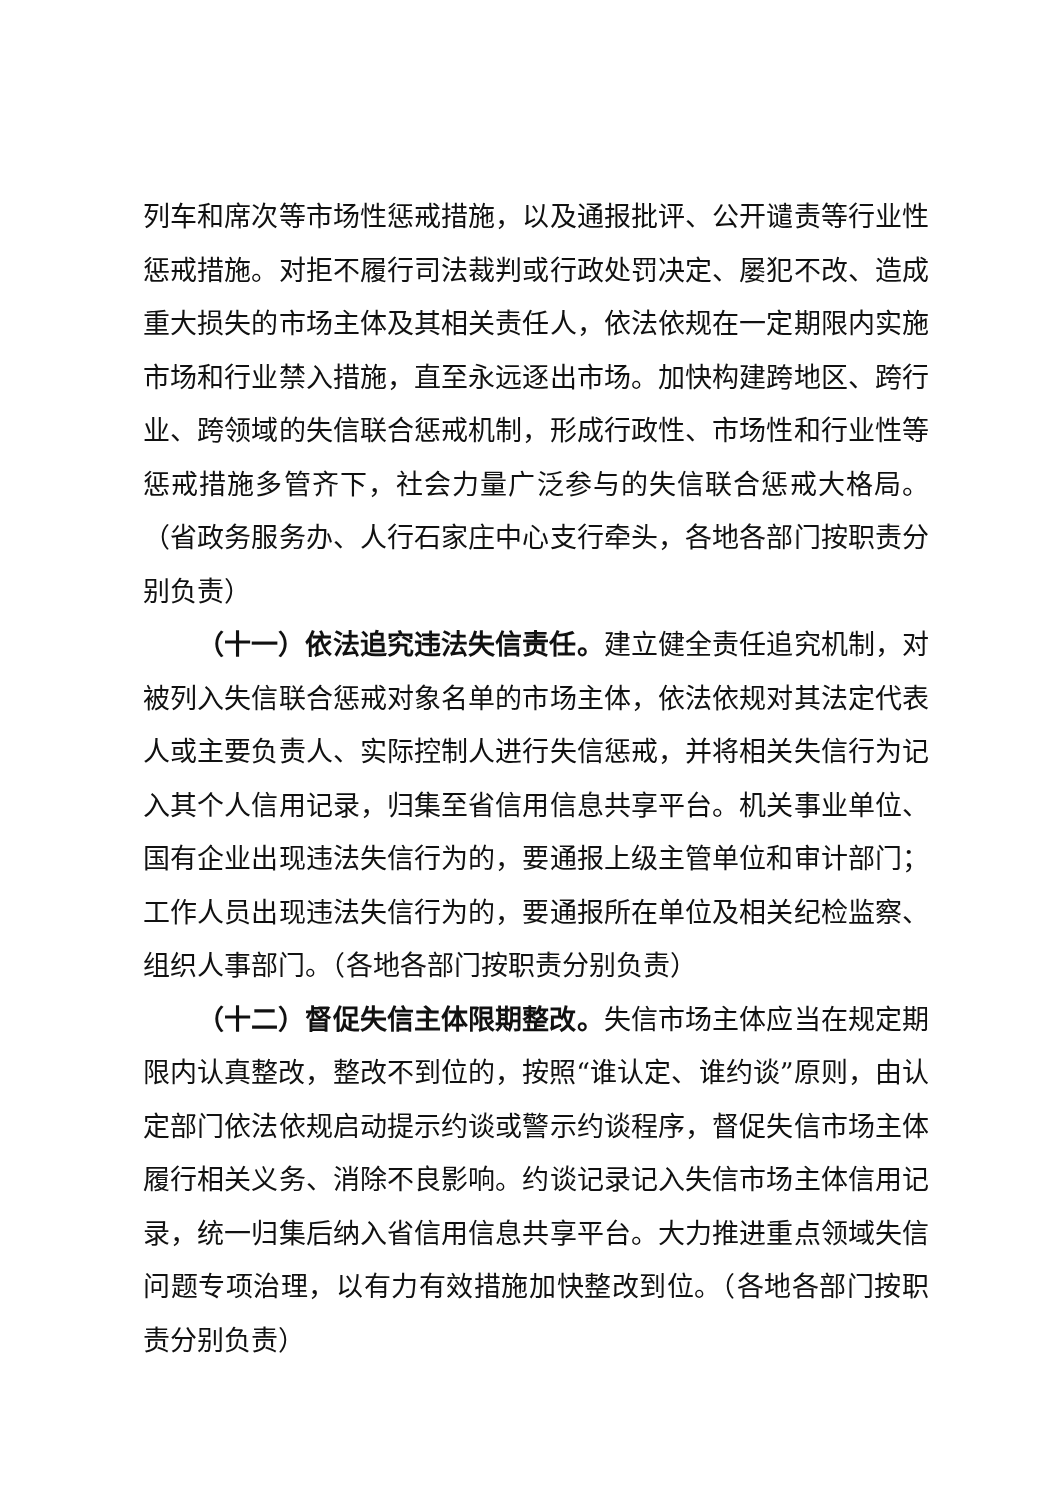列车和席次等市场性惩戒措施，以及通报批评、公开谴责等行业性惩戒措施。对拒不履行司法裁判或行政处罚决定、屡犯不改、造成重大损失的市场主体及其相关责任人，依法依规在一定期限内实施市场和行业禁入措施，直至永远逐出市场。加快构建跨地区、跨行业、跨领域的失信联合惩戒机制，形成行政性、市场性和行业性等惩戒措施多管齐下，社会力量广泛参与的失信联合惩戒大格局。（省政务服务办、人行石家庄中心支行牵头，各地各部门按职责分别负责）
（十一）依法追究违法失信责任。建立健全责任追究机制，对被列入失信联合惩戒对象名单的市场主体，依法依规对其法定代表人或主要负责人、实际控制人进行失信惩戒，并将相关失信行为记入其个人信用记录，归集至省信用信息共享平台。机关事业单位、国有企业出现违法失信行为的，要通报上级主管单位和审计部门；工作人员出现违法失信行为的，要通报所在单位及相关纪检监察、组织人事部门。（各地各部门按职责分别负责）
（十二）督促失信主体限期整改。失信市场主体应当在规定期限内认真整改，整改不到位的，按照“谁认定、谁约谈”原则，由认定部门依法依规启动提示约谈或警示约谈程序，督促失信市场主体履行相关义务、消除不良影响。约谈记录记入失信市场主体信用记录，统一归集后纳入省信用信息共享平台。大力推进重点领域失信问题专项治理，以有力有效措施加快整改到位。（各地各部门按职责分别负责）